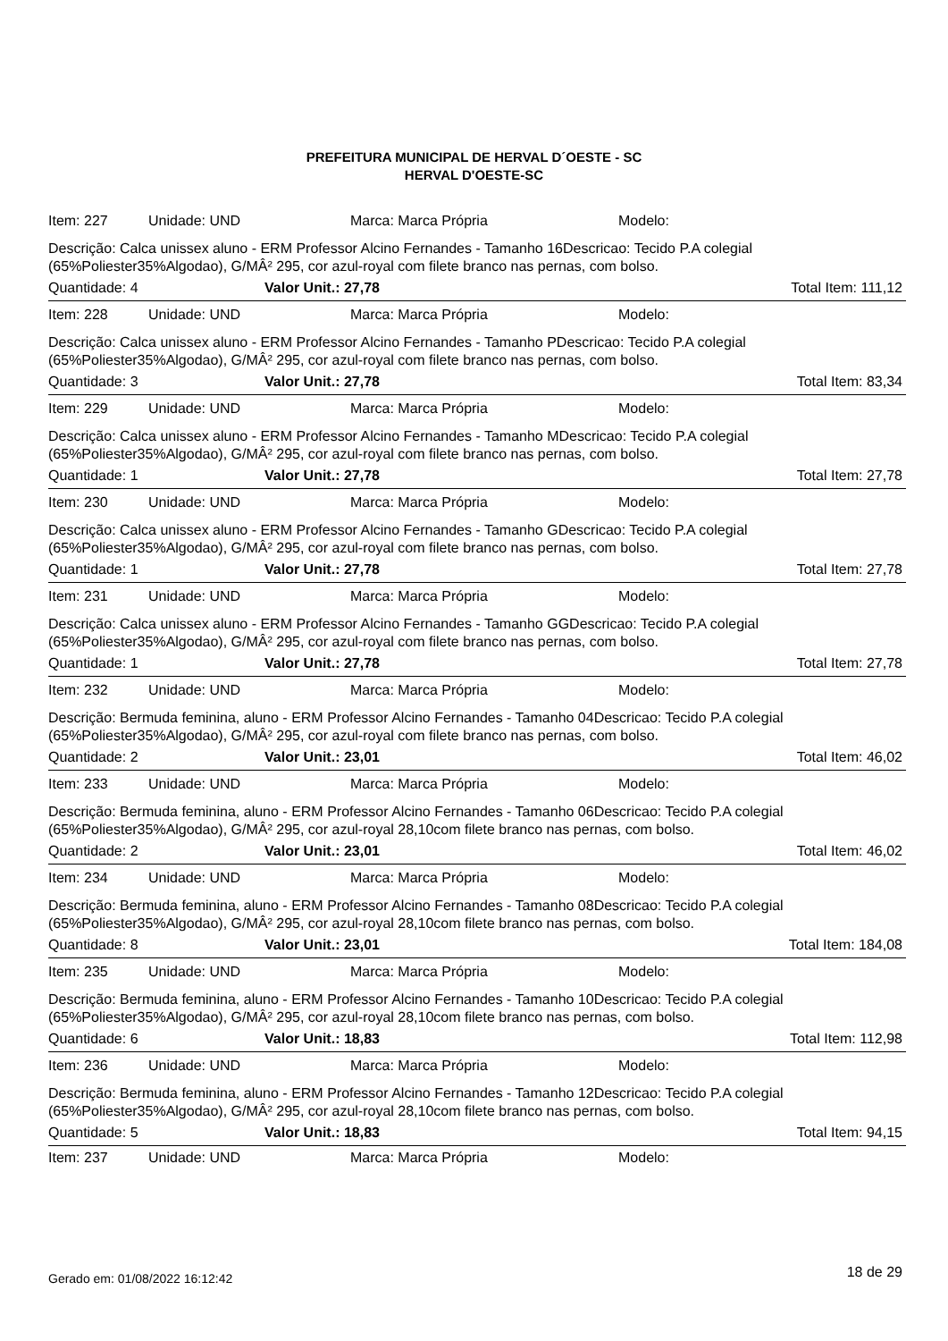PREFEITURA MUNICIPAL DE HERVAL D´OESTE - SC
HERVAL D'OESTE-SC
Item: 227 Unidade: UND Marca: Marca Própria Modelo:
Descrição: Calca unissex aluno - ERM Professor Alcino Fernandes - Tamanho 16Descricao: Tecido P.A colegial (65%Poliester35%Algodao), G/MÂ² 295, cor azul-royal com filete branco nas pernas, com bolso.
Quantidade: 4 Valor Unit.: 27,78 Total Item: 111,12
Item: 228 Unidade: UND Marca: Marca Própria Modelo:
Descrição: Calca unissex aluno - ERM Professor Alcino Fernandes - Tamanho PDescricao: Tecido P.A colegial (65%Poliester35%Algodao), G/MÂ² 295, cor azul-royal com filete branco nas pernas, com bolso.
Quantidade: 3 Valor Unit.: 27,78 Total Item: 83,34
Item: 229 Unidade: UND Marca: Marca Própria Modelo:
Descrição: Calca unissex aluno - ERM Professor Alcino Fernandes - Tamanho MDescricao: Tecido P.A colegial (65%Poliester35%Algodao), G/MÂ² 295, cor azul-royal com filete branco nas pernas, com bolso.
Quantidade: 1 Valor Unit.: 27,78 Total Item: 27,78
Item: 230 Unidade: UND Marca: Marca Própria Modelo:
Descrição: Calca unissex aluno - ERM Professor Alcino Fernandes - Tamanho GDescricao: Tecido P.A colegial (65%Poliester35%Algodao), G/MÂ² 295, cor azul-royal com filete branco nas pernas, com bolso.
Quantidade: 1 Valor Unit.: 27,78 Total Item: 27,78
Item: 231 Unidade: UND Marca: Marca Própria Modelo:
Descrição: Calca unissex aluno - ERM Professor Alcino Fernandes - Tamanho GGDescricao: Tecido P.A colegial (65%Poliester35%Algodao), G/MÂ² 295, cor azul-royal com filete branco nas pernas, com bolso.
Quantidade: 1 Valor Unit.: 27,78 Total Item: 27,78
Item: 232 Unidade: UND Marca: Marca Própria Modelo:
Descrição: Bermuda feminina, aluno - ERM Professor Alcino Fernandes - Tamanho 04Descricao: Tecido P.A colegial (65%Poliester35%Algodao), G/MÂ² 295, cor azul-royal com filete branco nas pernas, com bolso.
Quantidade: 2 Valor Unit.: 23,01 Total Item: 46,02
Item: 233 Unidade: UND Marca: Marca Própria Modelo:
Descrição: Bermuda feminina, aluno - ERM Professor Alcino Fernandes - Tamanho 06Descricao: Tecido P.A colegial (65%Poliester35%Algodao), G/MÂ² 295, cor azul-royal 28,10com filete branco nas pernas, com bolso.
Quantidade: 2 Valor Unit.: 23,01 Total Item: 46,02
Item: 234 Unidade: UND Marca: Marca Própria Modelo:
Descrição: Bermuda feminina, aluno - ERM Professor Alcino Fernandes - Tamanho 08Descricao: Tecido P.A colegial (65%Poliester35%Algodao), G/MÂ² 295, cor azul-royal 28,10com filete branco nas pernas, com bolso.
Quantidade: 8 Valor Unit.: 23,01 Total Item: 184,08
Item: 235 Unidade: UND Marca: Marca Própria Modelo:
Descrição: Bermuda feminina, aluno - ERM Professor Alcino Fernandes - Tamanho 10Descricao: Tecido P.A colegial (65%Poliester35%Algodao), G/MÂ² 295, cor azul-royal 28,10com filete branco nas pernas, com bolso.
Quantidade: 6 Valor Unit.: 18,83 Total Item: 112,98
Item: 236 Unidade: UND Marca: Marca Própria Modelo:
Descrição: Bermuda feminina, aluno - ERM Professor Alcino Fernandes - Tamanho 12Descricao: Tecido P.A colegial (65%Poliester35%Algodao), G/MÂ² 295, cor azul-royal 28,10com filete branco nas pernas, com bolso.
Quantidade: 5 Valor Unit.: 18,83 Total Item: 94,15
Item: 237 Unidade: UND Marca: Marca Própria Modelo:
Gerado em: 01/08/2022 16:12:42 18 de 29